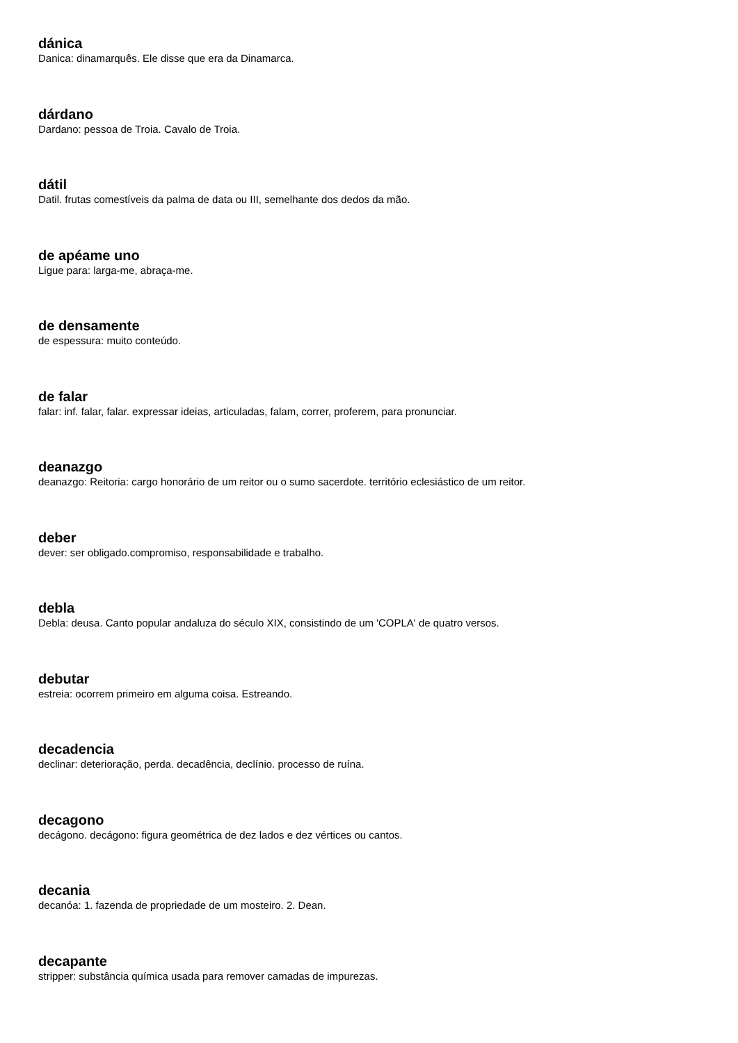dánica
Danica: dinamarquês. Ele disse que era da Dinamarca.
dárdano
Dardano: pessoa de Troia. Cavalo de Troia.
dátil
Datil. frutas comestíveis da palma de data ou III, semelhante dos dedos da mão.
de apéame uno
Ligue para: larga-me, abraça-me.
de densamente
de espessura: muito conteúdo.
de falar
falar: inf. falar, falar. expressar ideias, articuladas, falam, correr, proferem, para pronunciar.
deanazgo
deanazgo: Reitoria: cargo honorário de um reitor ou o sumo sacerdote. território eclesiástico de um reitor.
deber
dever: ser obligado.compromiso, responsabilidade e trabalho.
debla
Debla: deusa. Canto popular andaluza do século XIX, consistindo de um 'COPLA' de quatro versos.
debutar
estreia: ocorrem primeiro em alguma coisa. Estreando.
decadencia
declinar: deterioração, perda. decadência, declínio. processo de ruína.
decagono
decágono. decágono: figura geométrica de dez lados e dez vértices ou cantos.
decania
decanóa: 1. fazenda de propriedade de um mosteiro. 2. Dean.
decapante
stripper: substância química usada para remover camadas de impurezas.